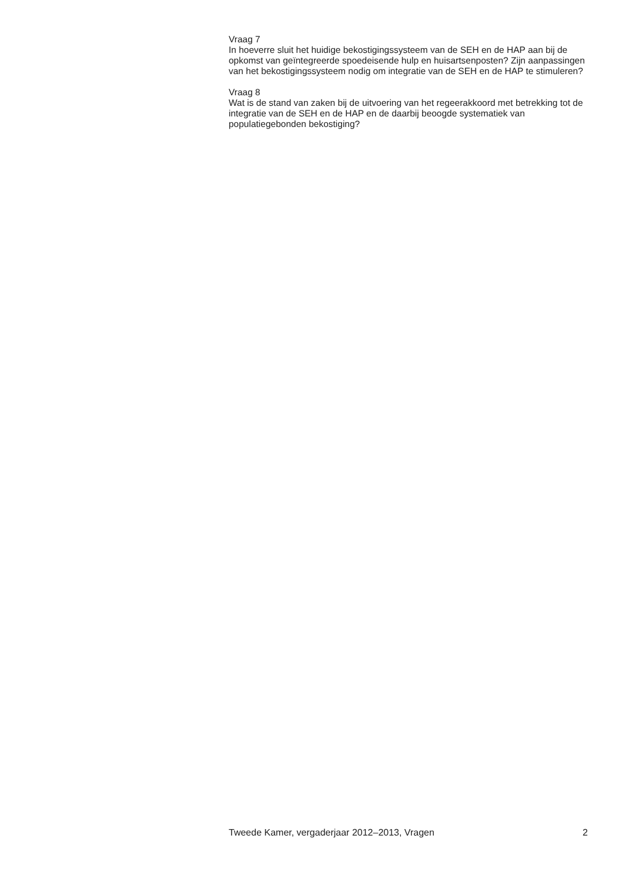Vraag 7
In hoeverre sluit het huidige bekostigingssysteem van de SEH en de HAP aan bij de opkomst van geïntegreerde spoedeisende hulp en huisartsenposten? Zijn aanpassingen van het bekostigingssysteem nodig om integratie van de SEH en de HAP te stimuleren?
Vraag 8
Wat is de stand van zaken bij de uitvoering van het regeerakkoord met betrekking tot de integratie van de SEH en de HAP en de daarbij beoogde systematiek van populatiegebonden bekostiging?
Tweede Kamer, vergaderjaar 2012–2013, Vragen 2